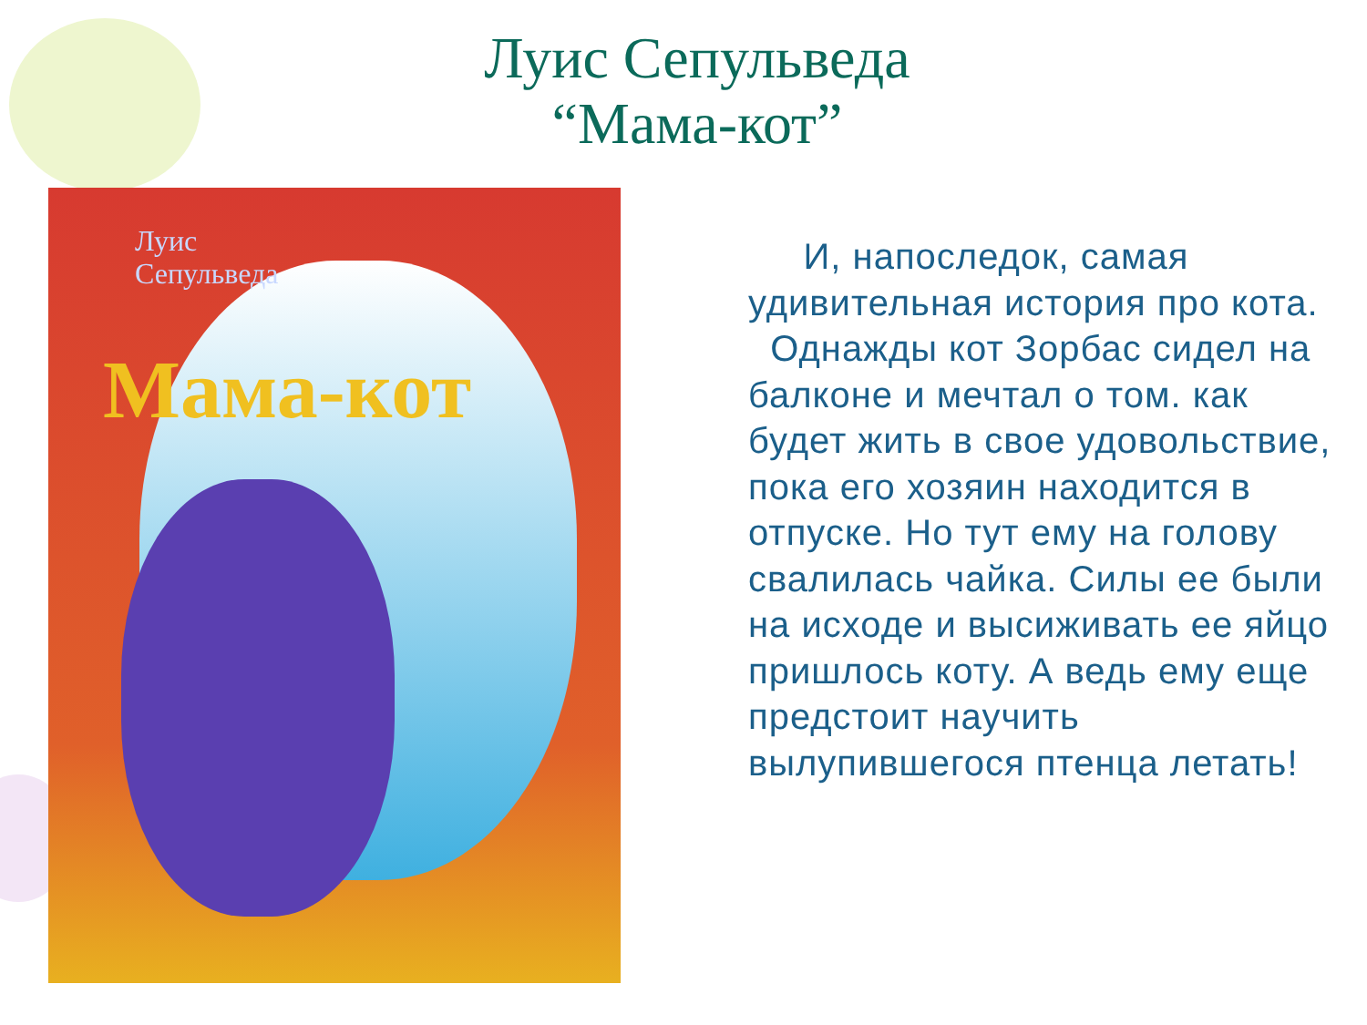Луис Сепульведа
“Мама-кот”
Луис
Сепульведа
Мама-кот
И, напоследок, самая удивительная история про кота.
Однажды кот Зорбас сидел на балконе и мечтал о том. как будет жить в свое удовольствие, пока его хозяин находится в отпуске. Но тут ему на голову свалилась чайка. Силы ее были на исходе и высиживать ее яйцо пришлось коту. А ведь ему еще предстоит научить вылупившегося птенца летать!